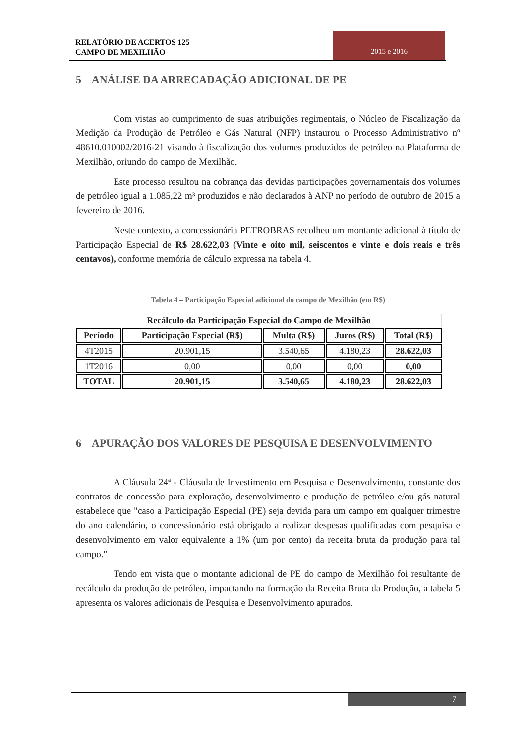RELATÓRIO DE ACERTOS 125
CAMPO DE MEXILHÃO
2015 e 2016
5 ANÁLISE DA ARRECADAÇÃO ADICIONAL DE PE
Com vistas ao cumprimento de suas atribuições regimentais, o Núcleo de Fiscalização da Medição da Produção de Petróleo e Gás Natural (NFP) instaurou o Processo Administrativo nº 48610.010002/2016-21 visando à fiscalização dos volumes produzidos de petróleo na Plataforma de Mexilhão, oriundo do campo de Mexilhão.
Este processo resultou na cobrança das devidas participações governamentais dos volumes de petróleo igual a 1.085,22 m³ produzidos e não declarados à ANP no período de outubro de 2015 a fevereiro de 2016.
Neste contexto, a concessionária PETROBRAS recolheu um montante adicional à título de Participação Especial de R$ 28.622,03 (Vinte e oito mil, seiscentos e vinte e dois reais e três centavos), conforme memória de cálculo expressa na tabela 4.
Tabela 4 – Participação Especial adicional do campo de Mexilhão (em R$)
| Recálculo da Participação Especial do Campo de Mexilhão | | | | |
| --- | --- | --- | --- | --- |
| Período | Participação Especial (R$) | Multa (R$) | Juros (R$) | Total (R$) |
| 4T2015 | 20.901,15 | 3.540,65 | 4.180,23 | 28.622,03 |
| 1T2016 | 0,00 | 0,00 | 0,00 | 0,00 |
| TOTAL | 20.901,15 | 3.540,65 | 4.180,23 | 28.622,03 |
6 APURAÇÃO DOS VALORES DE PESQUISA E DESENVOLVIMENTO
A Cláusula 24ª - Cláusula de Investimento em Pesquisa e Desenvolvimento, constante dos contratos de concessão para exploração, desenvolvimento e produção de petróleo e/ou gás natural estabelece que "caso a Participação Especial (PE) seja devida para um campo em qualquer trimestre do ano calendário, o concessionário está obrigado a realizar despesas qualificadas com pesquisa e desenvolvimento em valor equivalente a 1% (um por cento) da receita bruta da produção para tal campo."
Tendo em vista que o montante adicional de PE do campo de Mexilhão foi resultante de recálculo da produção de petróleo, impactando na formação da Receita Bruta da Produção, a tabela 5 apresenta os valores adicionais de Pesquisa e Desenvolvimento apurados.
7